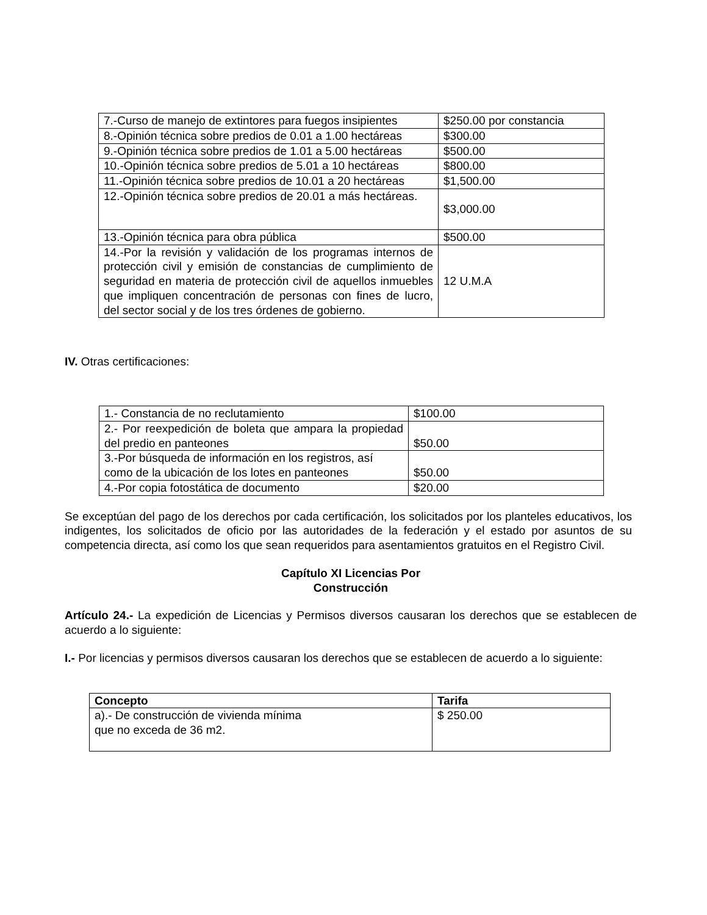| 7.-Curso de manejo de extintores para fuegos insipientes | $250.00 por constancia |
| 8.-Opinión técnica sobre predios de 0.01 a 1.00 hectáreas | $300.00 |
| 9.-Opinión técnica sobre predios de 1.01 a 5.00 hectáreas | $500.00 |
| 10.-Opinión técnica sobre predios de 5.01 a 10 hectáreas | $800.00 |
| 11.-Opinión técnica sobre predios de 10.01 a 20 hectáreas | $1,500.00 |
| 12.-Opinión técnica sobre predios de 20.01 a más hectáreas. | $3,000.00 |
| 13.-Opinión técnica para obra pública | $500.00 |
| 14.-Por la revisión y validación de los programas internos de protección civil y emisión de constancias de cumplimiento de seguridad en materia de protección civil de aquellos inmuebles que impliquen concentración de personas con fines de lucro, del sector social y de los tres órdenes de gobierno. | 12 U.M.A |
IV. Otras certificaciones:
| 1.- Constancia de no reclutamiento | $100.00 |
| 2.- Por reexpedición de boleta que ampara la propiedad del predio en panteones | $50.00 |
| 3.-Por búsqueda de información en los registros, así como de la ubicación de los lotes en panteones | $50.00 |
| 4.-Por copia fotostática de documento | $20.00 |
Se exceptúan del pago de los derechos por cada certificación, los solicitados por los planteles educativos, los indigentes, los solicitados de oficio por las autoridades de la federación y el estado por asuntos de su competencia directa, así como los que sean requeridos para asentamientos gratuitos en el Registro Civil.
Capítulo XI Licencias Por
Construcción
Artículo 24.- La expedición de Licencias y Permisos diversos causaran los derechos que se establecen de acuerdo a lo siguiente:
I.- Por licencias y permisos diversos causaran los derechos que se establecen de acuerdo a lo siguiente:
| Concepto | Tarifa |
| --- | --- |
| a).- De construcción de vivienda mínima que no exceda de 36 m2. | $ 250.00 |